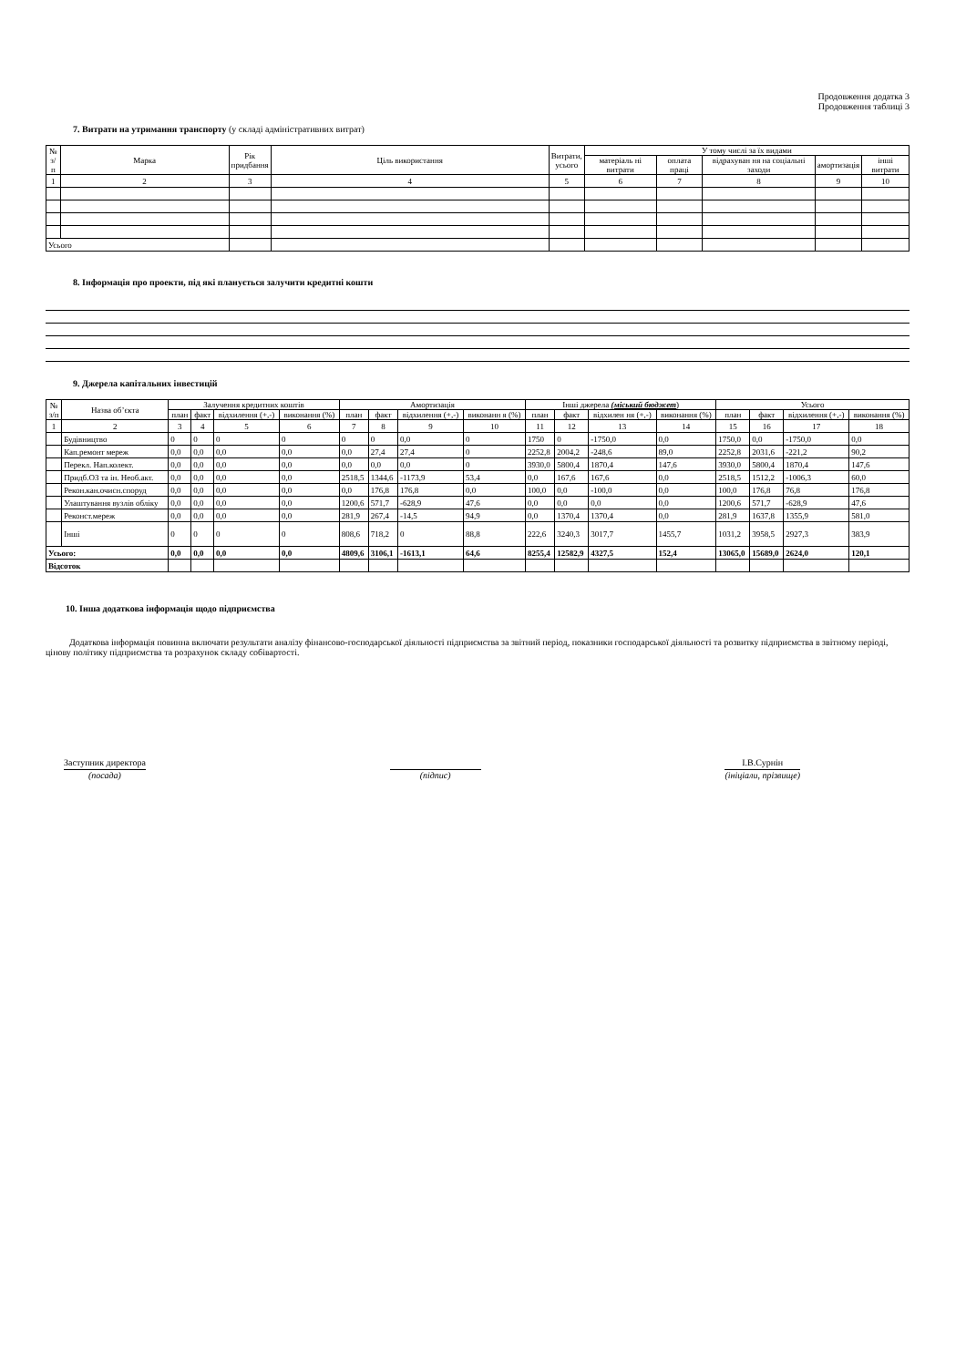Продовження додатка 3
Продовження таблиці 3
7. Витрати на утримання транспорту (у складі адміністративних витрат)
| № з/п | Марка | Рік придбання | Ціль використання | Витрати, усього | У тому числі за їх видами | | | | |
| --- | --- | --- | --- | --- | --- | --- | --- | --- | --- |
| | | | | | матеріаль ні витрати | оплата праці | відрахуван ня на соціальні заходи | амортизація | інші витрати |
| 1 | 2 | 3 | 4 | 5 | 6 | 7 | 8 | 9 | 10 |
| Усього | | | | | | | | | |
8. Інформація про проекти, під які планується залучити кредитні кошти
9. Джерела капітальних інвестицій
| № з/п | Назва об’єкта | Залучення кредитних коштів | | | | Амортизація | | | | Інші джерела (міський бюджет ) | | | | Усього | | | |
| --- | --- | --- | --- | --- | --- | --- | --- | --- | --- | --- | --- | --- | --- | --- | --- | --- | --- |
| | | план | факт | відхилення (+,-) | виконання (%) | план | факт | відхилення (+,-) | виконанн я (%) | план | факт | відхилен ня (+,-) | виконання (%) | план | факт | відхилення (+,-) | виконання (%) |
| 1 | 2 | 3 | 4 | 5 | 6 | 7 | 8 | 9 | 10 | 11 | 12 | 13 | 14 | 15 | 16 | 17 | 18 |
| | Будівництво | 0 | 0 | 0 | 0 | 0 | 0 | 0,0 | 0 | 1750 | 0 | -1750,0 | 0,0 | 1750,0 | 0,0 | -1750,0 | 0,0 |
| | Кап.ремонт мереж | 0,0 | 0,0 | 0,0 | 0,0 | 0,0 | 27,4 | 27,4 | 0 | 2252,8 | 2004,2 | -248,6 | 89,0 | 2252,8 | 2031,6 | -221,2 | 90,2 |
| | Перекл. Нап.колект. | 0,0 | 0,0 | 0,0 | 0,0 | 0,0 | 0,0 | 0,0 | 0 | 3930,0 | 5800,4 | 1870,4 | 147,6 | 3930,0 | 5800,4 | 1870,4 | 147,6 |
| | Придб.ОЗ та ін. Необ.акт. | 0,0 | 0,0 | 0,0 | 0,0 | 2518,5 | 1344,6 | -1173,9 | 53,4 | 0,0 | 167,6 | 167,6 | 0,0 | 2518,5 | 1512,2 | -1006,3 | 60,0 |
| | Рекон.кан.очисн.споруд | 0,0 | 0,0 | 0,0 | 0,0 | 0,0 | 176,8 | 176,8 | 0,0 | 100,0 | 0,0 | -100,0 | 0,0 | 100,0 | 176,8 | 76,8 | 176,8 |
| | Улаштування вузлів обліку | 0,0 | 0,0 | 0,0 | 0,0 | 1200,6 | 571,7 | -628,9 | 47,6 | 0,0 | 0,0 | 0,0 | 0,0 | 1200,6 | 571,7 | -628,9 | 47,6 |
| | Реконст.мереж | 0,0 | 0,0 | 0,0 | 0,0 | 281,9 | 267,4 | -14,5 | 94,9 | 0,0 | 1370,4 | 1370,4 | 0,0 | 281,9 | 1637,8 | 1355,9 | 581,0 |
| | Інші | 0 | 0 | 0 | 0 | 808,6 | 718,2 | 0 | 88,8 | 222,6 | 3240,3 | 3017,7 | 1455,7 | 1031,2 | 3958,5 | 2927,3 | 383,9 |
| Усього: | | 0,0 | 0,0 | 0,0 | 0,0 | 4809,6 | 3106,1 | -1613,1 | 64,6 | 8255,4 | 12582,9 | 4327,5 | 152,4 | 13065,0 | 15689,0 | 2624,0 | 120,1 |
| Відсоток | | | | | | | | | | | | | | | | | |
10. Інша додаткова інформація щодо підприємства
Додаткова інформація повинна включати результати аналізу фінансово-господарської діяльності підприємства за звітний період, показники господарської діяльності та розвитку підприємства в звітному періоді, цінову політику підприємства та розрахунок складу собівартості.
Заступник директора
(посада)
(підпис) І.В.Сурнін
(ініціали, прізвище)